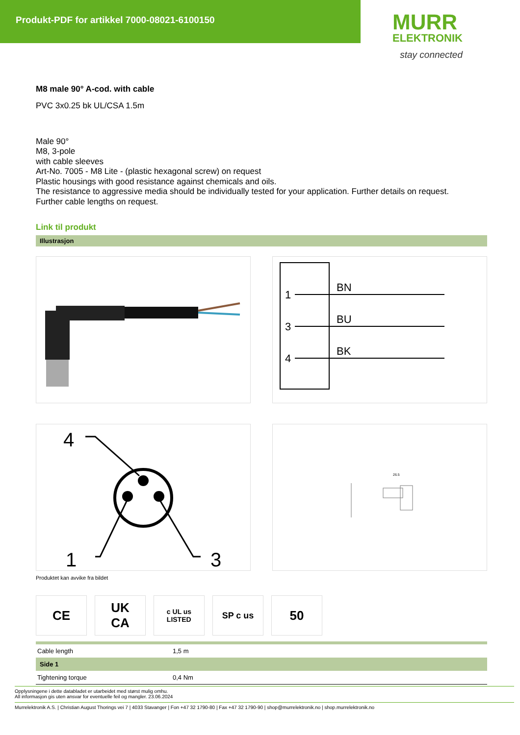Produkt-PDF for artikkel 7000-08021-6100150
MURR
ELEKTRONIK
stay connected
M8 male 90° A-cod. with cable
PVC 3x0.25 bk UL/CSA 1.5m
Male 90°
M8, 3-pole
with cable sleeves
Art-No. 7005 - M8 Lite - (plastic hexagonal screw) on request
Plastic housings with good resistance against chemicals and oils.
The resistance to aggressive media should be individually tested for your application. Further details on request.
Further cable lengths on request.
Link til produkt
Illustrasjon
1
3
4
BN
BU
BK
4
1
3
26.5
Produktet kan avvike fra bildet
CE UK
CA
c UL us
LISTED
SP c us
50
| Cable length | 1,5 m |
| Side 1 | |
| Tightening torque | 0,4 Nm |
Opplysningene i dette databladet er utarbeidet med størst mulig omhu.
All informasjon gis uten ansvar for eventuelle feil og mangler. 23.06.2024
Murrelektronik A.S. | Christian August Thorings vei 7 | 4033 Stavanger | Fon +47 32 1790-80 | Fax +47 32 1790-90 | shop@murrelektronik.no | shop.murrelektronik.no